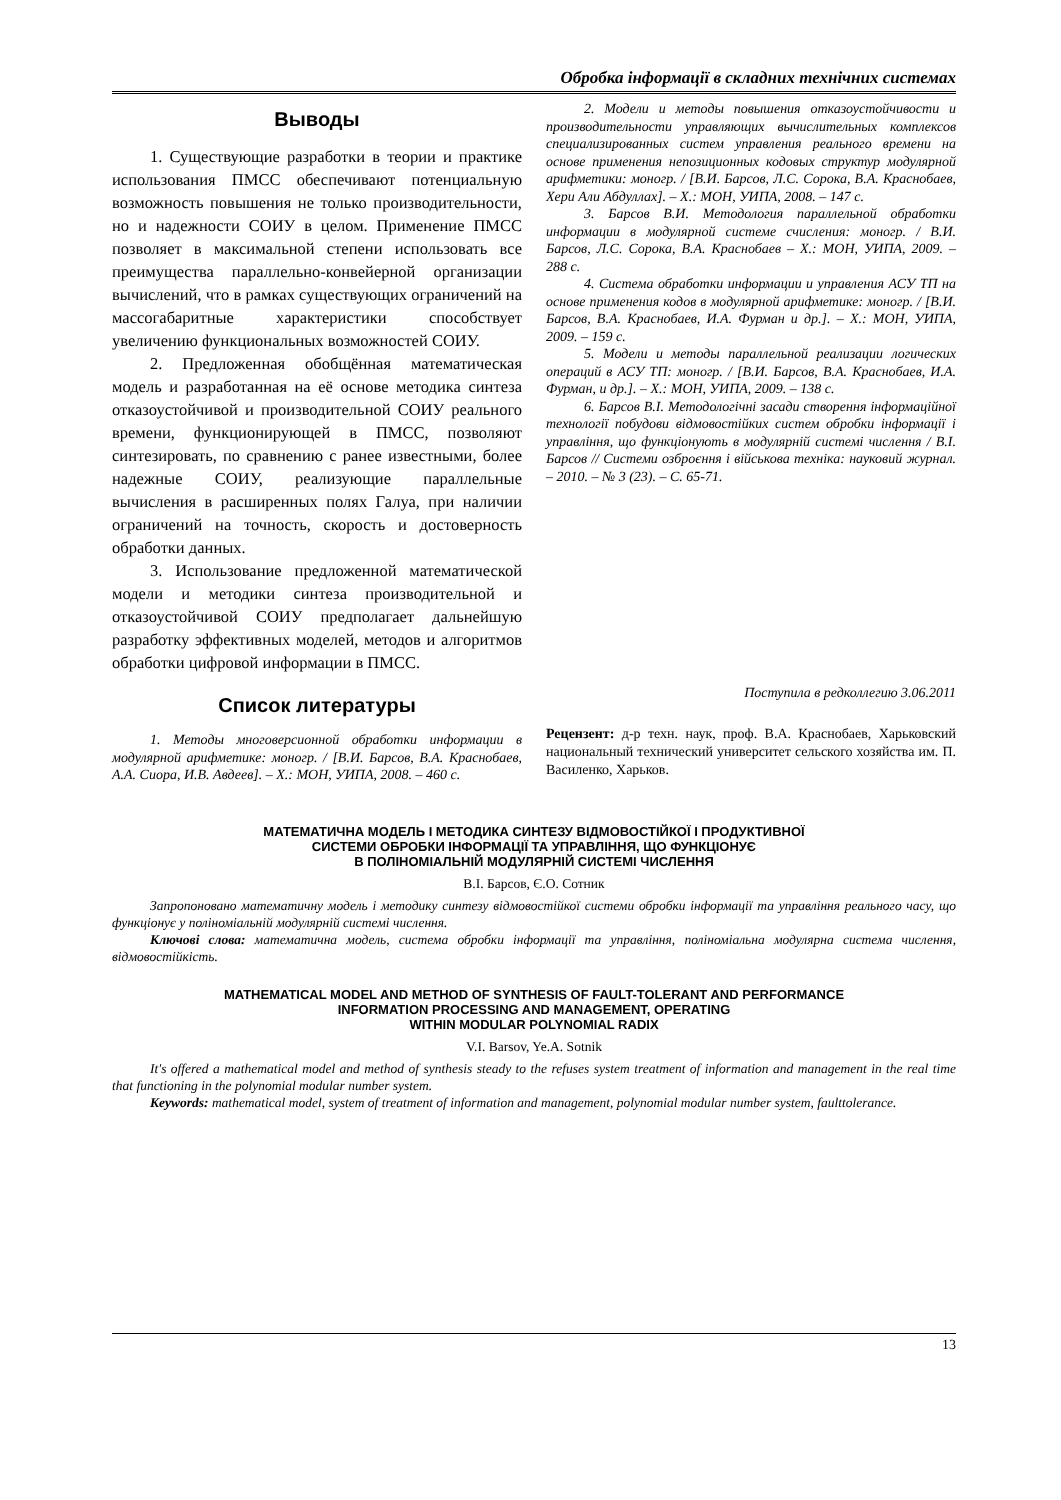Обробка інформації в складних технічних системах
Выводы
1. Существующие разработки в теории и практике использования ПМСС обеспечивают потенциальную возможность повышения не только производительности, но и надежности СОИУ в целом. Применение ПМСС позволяет в максимальной степени использовать все преимущества параллельно-конвейерной организации вычислений, что в рамках существующих ограничений на массогабаритные характеристики способствует увеличению функциональных возможностей СОИУ.
2. Предложенная обобщённая математическая модель и разработанная на её основе методика синтеза отказоустойчивой и производительной СОИУ реального времени, функционирующей в ПМСС, позволяют синтезировать, по сравнению с ранее известными, более надежные СОИУ, реализующие параллельные вычисления в расширенных полях Галуа, при наличии ограничений на точность, скорость и достоверность обработки данных.
3. Использование предложенной математической модели и методики синтеза производительной и отказоустойчивой СОИУ предполагает дальнейшую разработку эффективных моделей, методов и алгоритмов обработки цифровой информации в ПМСС.
Список литературы
1. Методы многоверсионной обработки информации в модулярной арифметике: моногр. / [В.И. Барсов, В.А. Краснобаев, А.А. Сиора, И.В. Авдеев]. – Х.: МОН, УИПА, 2008. – 460 с.
2. Модели и методы повышения отказоустойчивости и производительности управляющих вычислительных комплексов специализированных систем управления реального времени на основе применения непозиционных кодовых структур модулярной арифметики: моногр. / [В.И. Барсов, Л.С. Сорока, В.А. Краснобаев, Хери Али Абдуллах]. – Х.: МОН, УИПА, 2008. – 147 с.
3. Барсов В.И. Методология параллельной обработки информации в модулярной системе счисления: моногр. / В.И. Барсов, Л.С. Сорока, В.А. Краснобаев – Х.: МОН, УИПА, 2009. – 288 с.
4. Система обработки информации и управления АСУ ТП на основе применения кодов в модулярной арифметике: моногр. / [В.И. Барсов, В.А. Краснобаев, И.А. Фурман и др.]. – Х.: МОН, УИПА, 2009. – 159 с.
5. Модели и методы параллельной реализации логических операций в АСУ ТП: моногр. / [В.И. Барсов, В.А. Краснобаев, И.А. Фурман, и др.]. – Х.: МОН, УИПА, 2009. – 138 с.
6. Барсов В.І. Методологічні засади створення інформаційної технології побудови відмовостійких систем обробки інформації і управління, що функціонують в модулярній системі числення / В.І. Барсов // Системи озброєння і військова техніка: науковий журнал. – 2010. – № 3 (23). – С. 65-71.
Поступила в редколлегию 3.06.2011
Рецензент: д-р техн. наук, проф. В.А. Краснобаев, Харьковский национальный технический университет сельского хозяйства им. П. Василенко, Харьков.
МАТЕМАТИЧНА МОДЕЛЬ І МЕТОДИКА СИНТЕЗУ ВІДМОВОСТІЙКОЇ І ПРОДУКТИВНОЇ
СИСТЕМИ ОБРОБКИ ІНФОРМАЦІЇ ТА УПРАВЛІННЯ, ЩО ФУНКЦІОНУЄ
В ПОЛІНОМІАЛЬНІЙ МОДУЛЯРНІЙ СИСТЕМІ ЧИСЛЕННЯ
В.І. Барсов, Є.О. Сотник
Запропоновано математичну модель і методику синтезу відмовостійкої системи обробки інформації та управління реального часу, що функціонує у поліноміальній модулярній системі числення.
Ключові слова: математична модель, система обробки інформації та управління, поліноміальна модулярна система числення, відмовостійкість.
MATHEMATICAL MODEL AND METHOD OF SYNTHESIS OF FAULT-TOLERANT AND PERFORMANCE
INFORMATION PROCESSING AND MANAGEMENT, OPERATING
WITHIN MODULAR POLYNOMIAL RADIX
V.I. Barsov, Ye.A. Sotnik
It's offered a mathematical model and method of synthesis steady to the refuses system treatment of information and management in the real time that functioning in the polynomial modular number system.
Keywords: mathematical model, system of treatment of information and management, polynomial modular number system, faulttolerance.
13